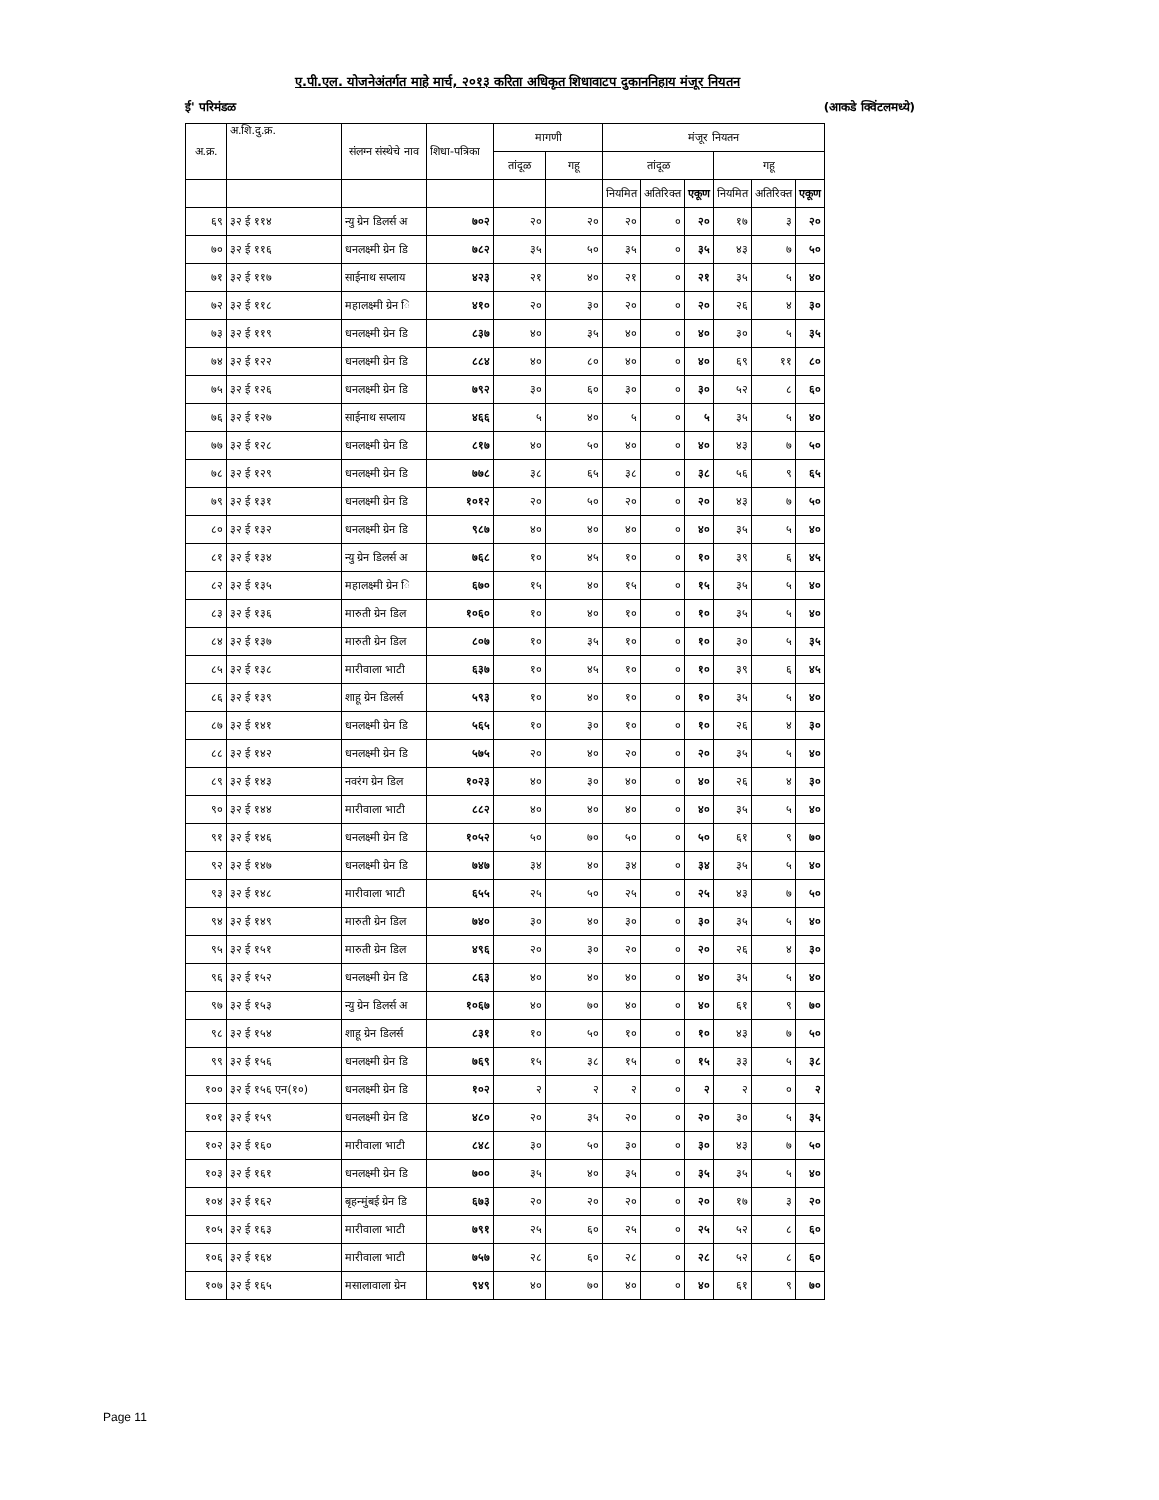ए.पी.एल. योजनेअंतर्गत माहे मार्च, २०१३ करिता अधिकृत शिधावाटप दुकाननिहाय मंजूर नियतन
ई' परिमंडळ (आकडे क्विंटलमध्ये)
| अ.क्र. | अ.शि.दु.क्र. | संलग्न संस्थेचे नाव | शिधा-पत्रिका | मागणी | | मंजूर नियतन | | | | | |
| --- | --- | --- | --- | --- | --- | --- | --- | --- | --- | --- | --- |
| | | | | तांदूळ | गहू | तांदूळ | | | गहू | | |
| | | | | | | नियमित | अतिरिक्त | एकूण | नियमित | अतिरिक्त | एकूण |
| ६९ | ३२ ई ११४ | न्यु ग्रेन डिलर्स अ | ७०२ | २० | २० | २० | ० | २० | १७ | ३ | २० |
| ७० | ३२ ई ११६ | धनलक्ष्मी ग्रेन डि | ७८२ | ३५ | ५० | ३५ | ० | ३५ | ४३ | ७ | ५० |
| ७१ | ३२ ई ११७ | साईनाथ सप्लाय | ४२३ | २१ | ४० | २१ | ० | २१ | ३५ | ५ | ४० |
| ७२ | ३२ ई ११८ | महालक्ष्मी ग्रेन ि | ४१० | २० | ३० | २० | ० | २० | २६ | ४ | ३० |
| ७३ | ३२ ई ११९ | धनलक्ष्मी ग्रेन डि | ८३७ | ४० | ३५ | ४० | ० | ४० | ३० | ५ | ३५ |
| ७४ | ३२ ई १२२ | धनलक्ष्मी ग्रेन डि | ८८४ | ४० | ८० | ४० | ० | ४० | ६९ | ११ | ८० |
| ७५ | ३२ ई १२६ | धनलक्ष्मी ग्रेन डि | ७९२ | ३० | ६० | ३० | ० | ३० | ५२ | ८ | ६० |
| ७६ | ३२ ई १२७ | साईनाथ सप्लाय | ४६६ | ५ | ४० | ५ | ० | ५ | ३५ | ५ | ४० |
| ७७ | ३२ ई १२८ | धनलक्ष्मी ग्रेन डि | ८१७ | ४० | ५० | ४० | ० | ४० | ४३ | ७ | ५० |
| ७८ | ३२ ई १२९ | धनलक्ष्मी ग्रेन डि | ७७८ | ३८ | ६५ | ३८ | ० | ३८ | ५६ | ९ | ६५ |
| ७९ | ३२ ई १३१ | धनलक्ष्मी ग्रेन डि | १०१२ | २० | ५० | २० | ० | २० | ४३ | ७ | ५० |
| ८० | ३२ ई १३२ | धनलक्ष्मी ग्रेन डि | ९८७ | ४० | ४० | ४० | ० | ४० | ३५ | ५ | ४० |
| ८१ | ३२ ई १३४ | न्यु ग्रेन डिलर्स अ | ७६८ | १० | ४५ | १० | ० | १० | ३९ | ६ | ४५ |
| ८२ | ३२ ई १३५ | महालक्ष्मी ग्रेन ि | ६७० | १५ | ४० | १५ | ० | १५ | ३५ | ५ | ४० |
| ८३ | ३२ ई १३६ | मारुती ग्रेन डिल | १०६० | १० | ४० | १० | ० | १० | ३५ | ५ | ४० |
| ८४ | ३२ ई १३७ | मारुती ग्रेन डिल | ८०७ | १० | ३५ | १० | ० | १० | ३० | ५ | ३५ |
| ८५ | ३२ ई १३८ | मारीवाला भाटी | ६३७ | १० | ४५ | १० | ० | १० | ३९ | ६ | ४५ |
| ८६ | ३२ ई १३९ | शाहू ग्रेन डिलर्स | ५९३ | १० | ४० | १० | ० | १० | ३५ | ५ | ४० |
| ८७ | ३२ ई १४१ | धनलक्ष्मी ग्रेन डि | ५६५ | १० | ३० | १० | ० | १० | २६ | ४ | ३० |
| ८८ | ३२ ई १४२ | धनलक्ष्मी ग्रेन डि | ५७५ | २० | ४० | २० | ० | २० | ३५ | ५ | ४० |
| ८९ | ३२ ई १४३ | नवरंग ग्रेन डिल | १०२३ | ४० | ३० | ४० | ० | ४० | २६ | ४ | ३० |
| ९० | ३२ ई १४४ | मारीवाला भाटी | ८८२ | ४० | ४० | ४० | ० | ४० | ३५ | ५ | ४० |
| ९१ | ३२ ई १४६ | धनलक्ष्मी ग्रेन डि | १०५२ | ५० | ७० | ५० | ० | ५० | ६१ | ९ | ७० |
| ९२ | ३२ ई १४७ | धनलक्ष्मी ग्रेन डि | ७४७ | ३४ | ४० | ३४ | ० | ३४ | ३५ | ५ | ४० |
| ९३ | ३२ ई १४८ | मारीवाला भाटी | ६५५ | २५ | ५० | २५ | ० | २५ | ४३ | ७ | ५० |
| ९४ | ३२ ई १४९ | मारुती ग्रेन डिल | ७४० | ३० | ४० | ३० | ० | ३० | ३५ | ५ | ४० |
| ९५ | ३२ ई १५१ | मारुती ग्रेन डिल | ४९६ | २० | ३० | २० | ० | २० | २६ | ४ | ३० |
| ९६ | ३२ ई १५२ | धनलक्ष्मी ग्रेन डि | ८६३ | ४० | ४० | ४० | ० | ४० | ३५ | ५ | ४० |
| ९७ | ३२ ई १५३ | न्यु ग्रेन डिलर्स अ | १०६७ | ४० | ७० | ४० | ० | ४० | ६१ | ९ | ७० |
| ९८ | ३२ ई १५४ | शाहू ग्रेन डिलर्स | ८३१ | १० | ५० | १० | ० | १० | ४३ | ७ | ५० |
| ९९ | ३२ ई १५६ | धनलक्ष्मी ग्रेन डि | ७६९ | १५ | ३८ | १५ | ० | १५ | ३३ | ५ | ३८ |
| १०० | ३२ ई १५६ एन(१०) | धनलक्ष्मी ग्रेन डि | १०२ | २ | २ | २ | ० | २ | २ | ० | २ |
| १०१ | ३२ ई १५९ | धनलक्ष्मी ग्रेन डि | ४८० | २० | ३५ | २० | ० | २० | ३० | ५ | ३५ |
| १०२ | ३२ ई १६० | मारीवाला भाटी | ८४८ | ३० | ५० | ३० | ० | ३० | ४३ | ७ | ५० |
| १०३ | ३२ ई १६१ | धनलक्ष्मी ग्रेन डि | ७०० | ३५ | ४० | ३५ | ० | ३५ | ३५ | ५ | ४० |
| १०४ | ३२ ई १६२ | बृहन्मुंबई ग्रेन डि | ६७३ | २० | २० | २० | ० | २० | १७ | ३ | २० |
| १०५ | ३२ ई १६३ | मारीवाला भाटी | ७९१ | २५ | ६० | २५ | ० | २५ | ५२ | ८ | ६० |
| १०६ | ३२ ई १६४ | मारीवाला भाटी | ७५७ | २८ | ६० | २८ | ० | २८ | ५२ | ८ | ६० |
| १०७ | ३२ ई १६५ | मसालावाला ग्रेन | ९४९ | ४० | ७० | ४० | ० | ४० | ६१ | ९ | ७० |
Page 11